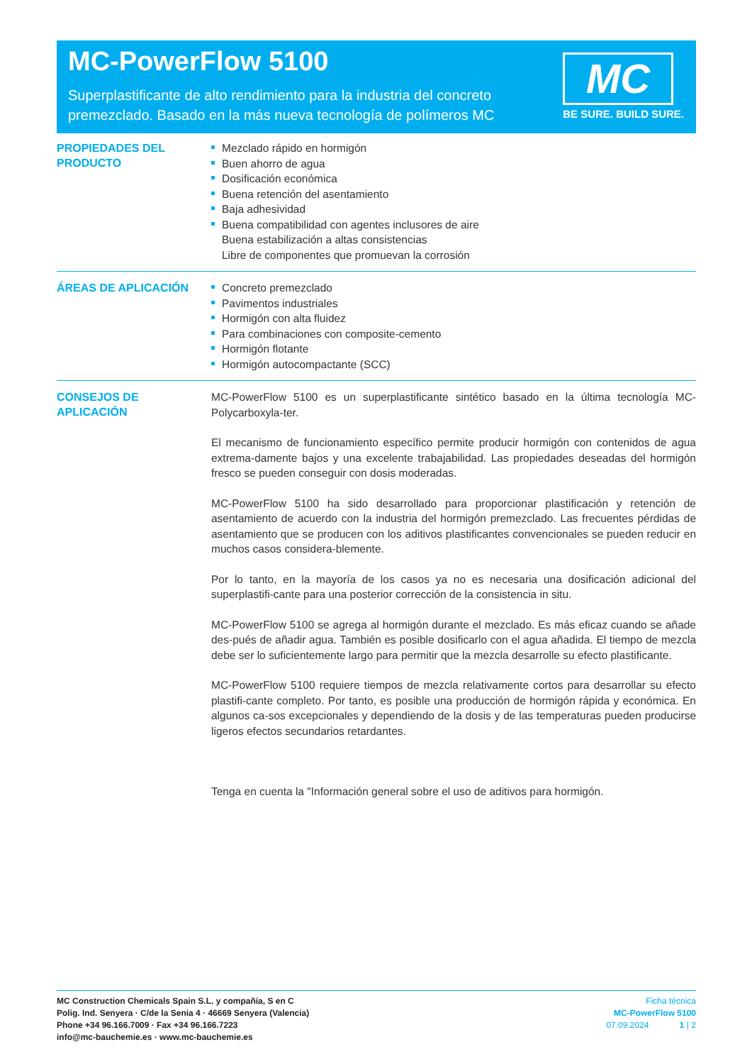MC-PowerFlow 5100
Superplastificante de alto rendimiento para la industria del concreto
premezclado. Basado en la más nueva tecnología de polímeros MC
MC
BE SURE. BUILD SURE.
PROPIEDADES DEL
PRODUCTO
Mezclado rápido en hormigón
Buen ahorro de agua
Dosificación económica
Buena retención del asentamiento
Baja adhesividad
Buena compatibilidad con agentes inclusores de aire
Buena estabilización a altas consistencias
Libre de componentes que promuevan la corrosión
ÁREAS DE APLICACIÓN
Concreto premezclado
Pavimentos industriales
Hormigón con alta fluidez
Para combinaciones con composite-cemento
Hormigón flotante
Hormigón autocompactante (SCC)
CONSEJOS DE APLICACIÓN
MC-PowerFlow 5100 es un superplastificante sintético basado en la última tecnología MC-Polycarboxyla-ter.
El mecanismo de funcionamiento específico permite producir hormigón con contenidos de agua extrema-damente bajos y una excelente trabajabilidad. Las propiedades deseadas del hormigón fresco se pueden conseguir con dosis moderadas.
MC-PowerFlow 5100 ha sido desarrollado para proporcionar plastificación y retención de asentamiento de acuerdo con la industria del hormigón premezclado. Las frecuentes pérdidas de asentamiento que se producen con los aditivos plastificantes convencionales se pueden reducir en muchos casos considera-blemente.
Por lo tanto, en la mayoría de los casos ya no es necesaria una dosificación adicional del superplastifi-cante para una posterior corrección de la consistencia in situ.
MC-PowerFlow 5100 se agrega al hormigón durante el mezclado. Es más eficaz cuando se añade des-pués de añadir agua. También es posible dosificarlo con el agua añadida. El tiempo de mezcla debe ser lo suficientemente largo para permitir que la mezcla desarrolle su efecto plastificante.
MC-PowerFlow 5100 requiere tiempos de mezcla relativamente cortos para desarrollar su efecto plastifi-cante completo. Por tanto, es posible una producción de hormigón rápida y económica. En algunos ca-sos excepcionales y dependiendo de la dosis y de las temperaturas pueden producirse ligeros efectos secundarios retardantes.
Tenga en cuenta la "Información general sobre el uso de aditivos para hormigón.
MC Construction Chemicals Spain S.L. y compañía, S en C
Polig. Ind. Senyera · C/de la Senia 4 · 46669 Senyera (Valencia)
Phone +34 96.166.7009 · Fax +34 96.166.7223
info@mc-bauchemie.es · www.mc-bauchemie.es
Ficha técnica
MC-PowerFlow 5100
07.09.2024 1 | 2